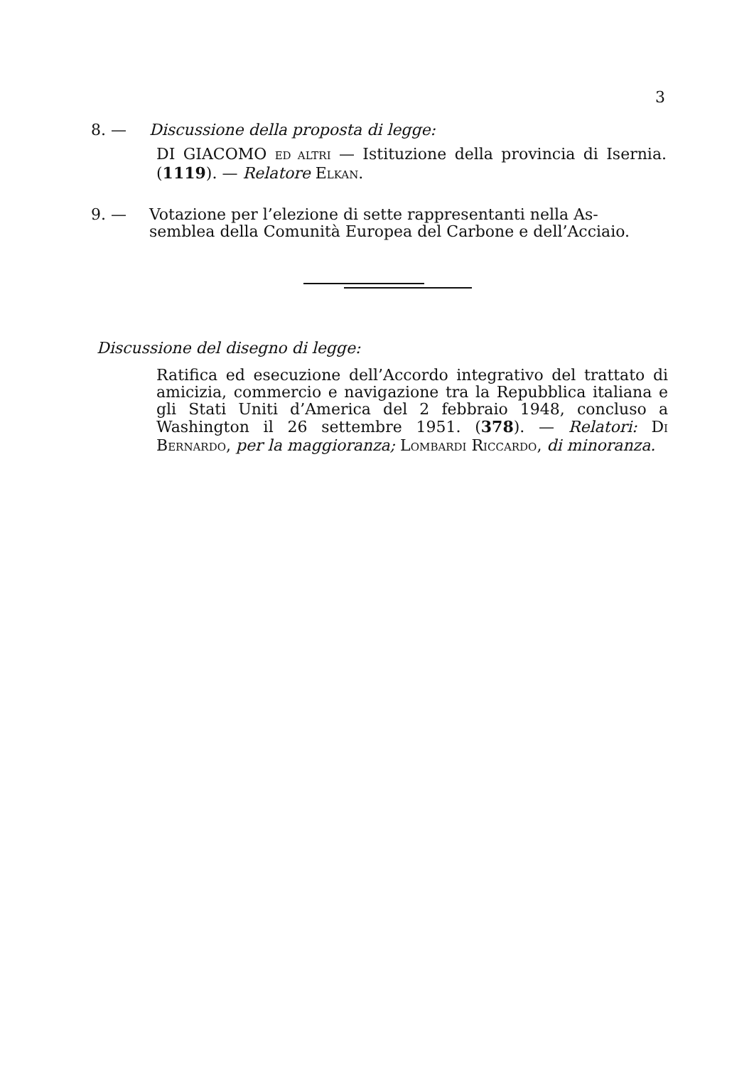3
8. — Discussione della proposta di legge:
DI GIACOMO ED ALTRI — Istituzione della provincia di Isernia. (1119). — Relatore ELKAN.
9. — Votazione per l’elezione di sette rappresentanti nella As-
semblea della Comunità Europea del Carbone e dell’Acciaio.
Discussione del disegno di legge:
Ratifica ed esecuzione dell’Accordo integrativo del trattato di amicizia, commercio e navigazione tra la Repubblica italiana e gli Stati Uniti d’America del 2 febbraio 1948, concluso a Washington il 26 settembre 1951. (378). — Relatori: DI BERNARDO, per la maggioranza; LOMBARDI RICCARDO, di minoranza.